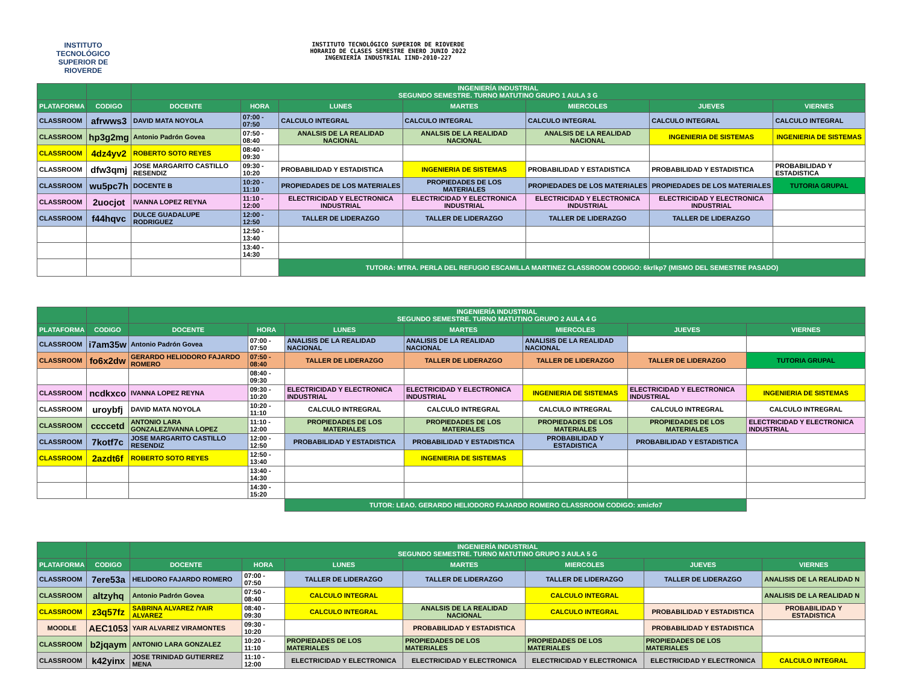INSTITUTO TECNOLÓGICO SUPERIOR DE
RIOVERDE
INSTITUTO TECNOLÓGICO SUPERIOR DE RIOVERDE
HORARIO DE CLASES SEMESTRE ENERO JUNIO 2022
INGENIERÍA INDUSTRIAL IIND-2010-227
| | | INGENIERÍA INDUSTRIAL SEGUNDO SEMESTRE. TURNO MATUTINO GRUPO 1 AULA 3 G | | | | | | |
| PLATAFORMA | CODIGO | DOCENTE | HORA | LUNES | MARTES | MIERCOLES | JUEVES | VIERNES |
| CLASSROOM | afrwws3 | DAVID MATA NOYOLA | 07:00 - 07:50 | CALCULO INTEGRAL | CALCULO INTEGRAL | CALCULO INTEGRAL | CALCULO INTEGRAL | CALCULO INTEGRAL |
| CLASSROOM | hp3g2mg | Antonio Padrón Govea | 07:50 - 08:40 | ANALSIS DE LA REALIDAD NACIONAL | ANALSIS DE LA REALIDAD NACIONAL | ANALSIS DE LA REALIDAD NACIONAL | INGENIERIA DE SISTEMAS | INGENIERIA DE SISTEMAS |
| CLASSROOM | 4dz4yv2 | ROBERTO SOTO REYES | 08:40 - 09:30 | | | | | |
| CLASSROOM | dfw3qmj | JOSE MARGARITO CASTILLO RESENDIZ | 09:30 - 10:20 | PROBABILIDAD Y ESTADISTICA | INGENIERIA DE SISTEMAS | PROBABILIDAD Y ESTADISTICA | PROBABILIDAD Y ESTADISTICA | PROBABILIDAD Y ESTADISTICA |
| CLASSROOM | wu5pc7h | DOCENTE B | 10:20 - 11:10 | PROPIEDADES DE LOS MATERIALES | PROPIEDADES DE LOS MATERIALES | PROPIEDADES DE LOS MATERIALES | PROPIEDADES DE LOS MATERIALES | TUTORIA GRUPAL |
| CLASSROOM | 2uocjot | IVANNA LOPEZ REYNA | 11:10 - 12:00 | ELECTRICIDAD Y ELECTRONICA INDUSTRIAL | ELECTRICIDAD Y ELECTRONICA INDUSTRIAL | ELECTRICIDAD Y ELECTRONICA INDUSTRIAL | ELECTRICIDAD Y ELECTRONICA INDUSTRIAL | |
| CLASSROOM | f44hqvc | DULCE GUADALUPE RODRIGUEZ | 12:00 - 12:50 | TALLER DE LIDERAZGO | TALLER DE LIDERAZGO | TALLER DE LIDERAZGO | TALLER DE LIDERAZGO | |
| | | | 12:50 - 13:40 | | | | | |
| | | | 13:40 - 14:30 | | | | | |
| | | | | TUTORA: MTRA. PERLA DEL REFUGIO ESCAMILLA MARTINEZ CLASSROOM CODIGO: 6krlkp7 (MISMO DEL SEMESTRE PASADO) | | | | |
| | | INGENIERÍA INDUSTRIAL SEGUNDO SEMESTRE. TURNO MATUTINO GRUPO 2 AULA 4 G | | | | | | |
| PLATAFORMA | CODIGO | DOCENTE | HORA | LUNES | MARTES | MIERCOLES | JUEVES | VIERNES |
| CLASSROOM | i7am35w | Antonio Padrón Govea | 07:00 - 07:50 | ANALISIS DE LA REALIDAD NACIONAL | ANALISIS DE LA REALIDAD NACIONAL | ANALISIS DE LA REALIDAD NACIONAL | | |
| CLASSROOM | fo6x2dw | GERARDO HELIODORO FAJARDO ROMERO | 07:50 - 08:40 | TALLER DE LIDERAZGO | TALLER DE LIDERAZGO | TALLER DE LIDERAZGO | TALLER DE LIDERAZGO | TUTORIA GRUPAL |
| | | | 08:40 - 09:30 | | | | | |
| CLASSROOM | ncdkxco | IVANNA LOPEZ REYNA | 09:30 - 10:20 | ELECTRICIDAD Y ELECTRONICA INDUSTRIAL | ELECTRICIDAD Y ELECTRONICA INDUSTRIAL | INGENIERIA DE SISTEMAS | ELECTRICIDAD Y ELECTRONICA INDUSTRIAL | INGENIERIA DE SISTEMAS |
| CLASSROOM | uroybfj | DAVID MATA NOYOLA | 10:20 - 11:10 | CALCULO INTREGRAL | CALCULO INTREGRAL | CALCULO INTREGRAL | CALCULO INTREGRAL | CALCULO INTREGRAL |
| CLASSROOM | ccccetd | ANTONIO LARA GONZALEZ/IVANNA LOPEZ | 11:10 - 12:00 | PROPIEDADES DE LOS MATERIALES | PROPIEDADES DE LOS MATERIALES | PROPIEDADES DE LOS MATERIALES | PROPIEDADES DE LOS MATERIALES | ELECTRICIDAD Y ELECTRONICA INDUSTRIAL |
| CLASSROOM | 7kotf7c | JOSE MARGARITO CASTILLO RESENDIZ | 12:00 - 12:50 | PROBABILIDAD Y ESTADISTICA | PROBABILIDAD Y ESTADISTICA | PROBABILIDAD Y ESTADISTICA | PROBABILIDAD Y ESTADISTICA | |
| CLASSROOM | 2azdt6f | ROBERTO SOTO REYES | 12:50 - 13:40 | | INGENIERIA DE SISTEMAS | | | |
| | | | 13:40 - 14:30 | | | | | |
| | | | 14:30 - 15:20 | | | | | |
| | | | | TUTOR: LEAO. GERARDO HELIODORO FAJARDO ROMERO CLASSROOM CODIGO: xmicfo7 | | | | |
| | | INGENIERÍA INDUSTRIAL SEGUNDO SEMESTRE. TURNO MATUTINO GRUPO 3 AULA 5 G | | | | | | |
| PLATAFORMA | CODIGO | DOCENTE | HORA | LUNES | MARTES | MIERCOLES | JUEVES | VIERNES |
| CLASSROOM | 7ere53a | HELIDORO FAJARDO ROMERO | 07:00 - 07:50 | TALLER DE LIDERAZGO | TALLER DE LIDERAZGO | TALLER DE LIDERAZGO | TALLER DE LIDERAZGO | ANALISIS DE LA REALIDAD N |
| CLASSROOM | altzyhq | Antonio Padrón Govea | 07:50 - 08:40 | CALCULO INTEGRAL | | CALCULO INTEGRAL | | ANALISIS DE LA REALIDAD N |
| CLASSROOM | z3q57fz | SABRINA ALVAREZ /YAIR ALVAREZ | 08:40 - 09:30 | CALCULO INTEGRAL | ANALSIS DE LA REALIDAD NACIONAL | CALCULO INTEGRAL | PROBABILIDAD Y ESTADISTICA | PROBABILIDAD Y ESTADISTICA |
| MOODLE | AEC1053 | YAIR ALVAREZ VIRAMONTES | 09:30 - 10:20 | | PROBABILIDAD Y ESTADISTICA | | PROBABILIDAD Y ESTADISTICA | |
| CLASSROOM | b2jqaym | ANTONIO LARA GONZALEZ | 10:20 - 11:10 | PROPIEDADES DE LOS MATERIALES | PROPIEDADES DE LOS MATERIALES | PROPIEDADES DE LOS MATERIALES | PROPIEDADES DE LOS MATERIALES | |
| CLASSROOM | k42yinx | JOSE TRINIDAD GUTIERREZ MENA | 11:10 - 12:00 | ELECTRICIDAD Y ELECTRONICA | ELECTRICIDAD Y ELECTRONICA | ELECTRICIDAD Y ELECTRONICA | ELECTRICIDAD Y ELECTRONICA | CALCULO INTEGRAL |